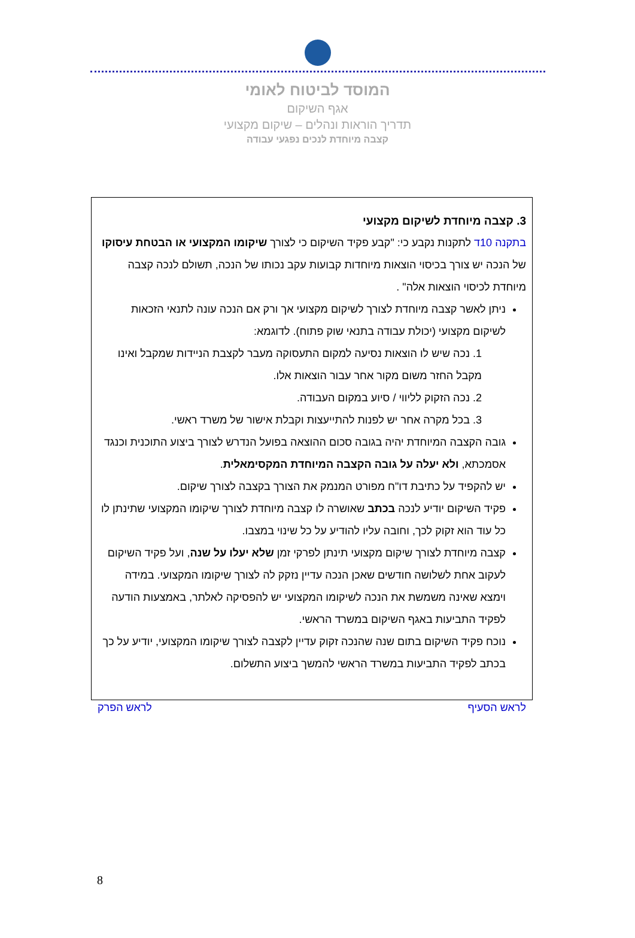המוסד לביטוח לאומי
אגף השיקום
תדריך הוראות ונהלים – שיקום מקצועי
קצבה מיוחדת לנכים נפגעי עבודה
3. קצבה מיוחדת לשיקום מקצועי
בתקנה 10ד לתקנות נקבע כי: "קבע פקיד השיקום כי לצורך שיקומו המקצועי או הבטחת עיסוקו של הנכה יש צורך בכיסוי הוצאות מיוחדות קבועות עקב נכותו של הנכה, תשולם לנכה קצבה מיוחדת לכיסוי הוצאות אלה" .
ניתן לאשר קצבה מיוחדת לצורך לשיקום מקצועי אך ורק אם הנכה עונה לתנאי הזכאות לשיקום מקצועי (יכולת עבודה בתנאי שוק פתוח). לדוגמא:
1. נכה שיש לו הוצאות נסיעה למקום התעסוקה מעבר לקצבת הניידות שמקבל ואינו מקבל החזר משום מקור אחר עבור הוצאות אלו.
2. נכה הזקוק לליווי / סיוע במקום העבודה.
3. בכל מקרה אחר יש לפנות להתייעצות וקבלת אישור של משרד ראשי.
גובה הקצבה המיוחדת יהיה בגובה סכום ההוצאה בפועל הנדרש לצורך ביצוע התוכנית וכנגד אסמכתא, ולא יעלה על גובה הקצבה המיוחדת המקסימאלית.
יש להקפיד על כתיבת דו"ח מפורט המנמק את הצורך בקצבה לצורך שיקום.
פקיד השיקום יודיע לנכה בכתב שאושרה לו קצבה מיוחדת לצורך שיקומו המקצועי שתינתן לו כל עוד הוא זקוק לכך, וחובה עליו להודיע על כל שינוי במצבו.
קצבה מיוחדת לצורך שיקום מקצועי תינתן לפרקי זמן שלא יעלו על שנה, ועל פקיד השיקום לעקוב אחת לשלושה חודשים שאכן הנכה עדיין נזקק לה לצורך שיקומו המקצועי. במידה וימצא שאינה משמשת את הנכה לשיקומו המקצועי יש להפסיקה לאלתר, באמצעות הודעה לפקיד התביעות באגף השיקום במשרד הראשי.
נוכח פקיד השיקום בתום שנה שהנכה זקוק עדיין לקצבה לצורך שיקומו המקצועי, יודיע על כך בכתב לפקיד התביעות במשרד הראשי להמשך ביצוע התשלום.
לראש הסעיף לראש הפרק
8